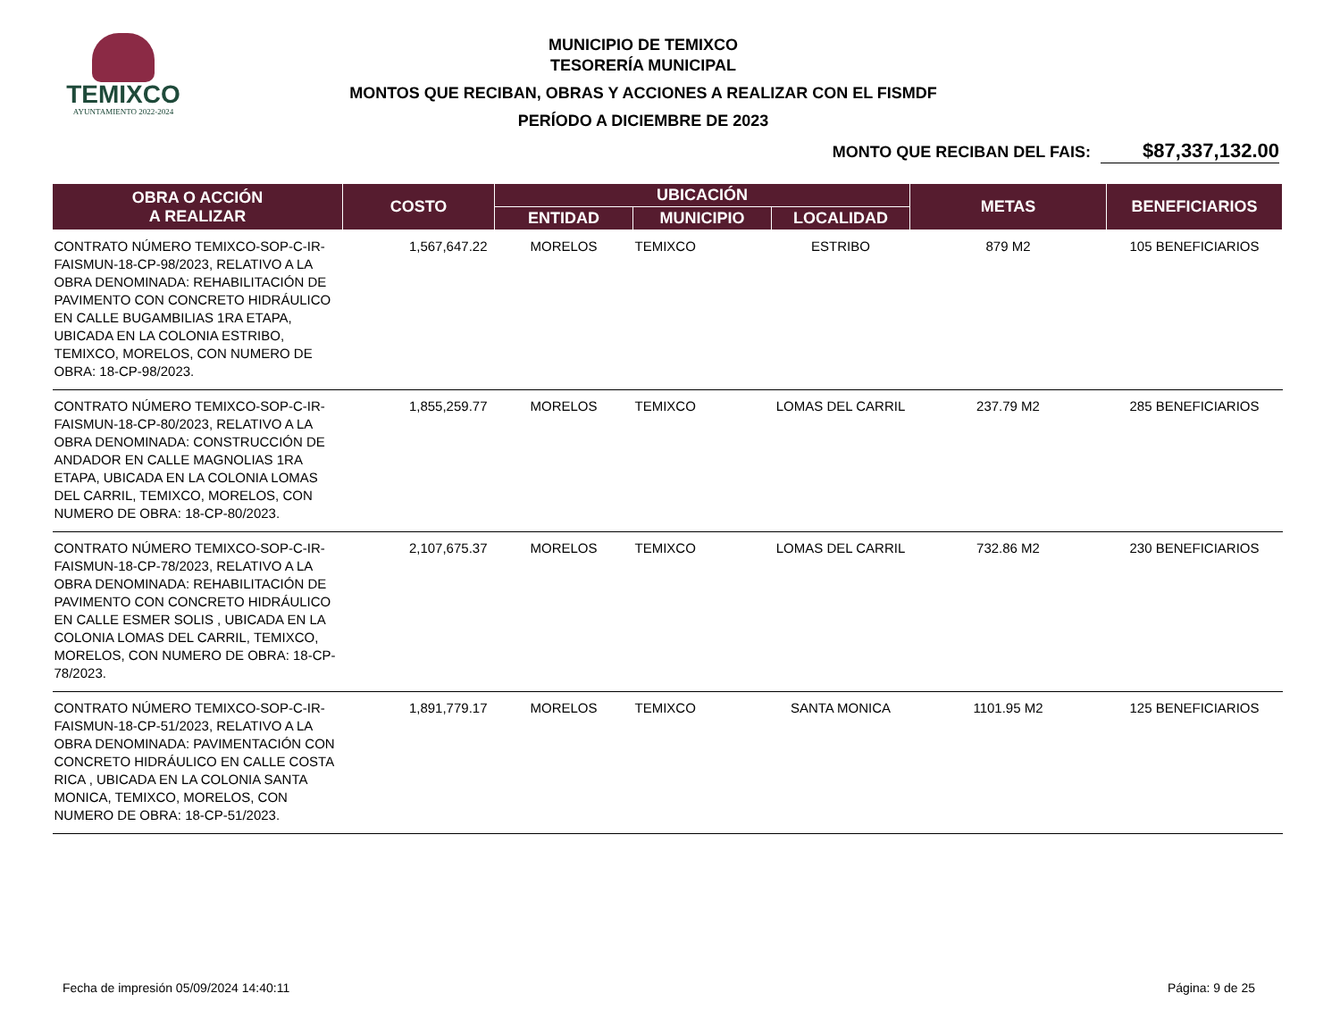TEMIXCO
AYUNTAMIENTO 2022-2024
MUNICIPIO DE TEMIXCO
TESORERÍA MUNICIPAL
MONTOS QUE RECIBAN, OBRAS Y ACCIONES A REALIZAR CON EL FISMDF
PERÍODO A DICIEMBRE DE 2023
MONTO QUE RECIBAN DEL FAIS: $87,337,132.00
| OBRA O ACCIÓN A REALIZAR | COSTO | UBICACIÓN | | | METAS | BENEFICIARIOS |
| --- | --- | --- | --- | --- | --- | --- |
| | | ENTIDAD | MUNICIPIO | LOCALIDAD | | |
| CONTRATO NÚMERO TEMIXCO-SOP-C-IR-FAISMUN-18-CP-98/2023, RELATIVO A LA OBRA DENOMINADA: REHABILITACIÓN DE PAVIMENTO CON CONCRETO HIDRÁULICO EN CALLE BUGAMBILIAS 1RA ETAPA, UBICADA EN LA COLONIA ESTRIBO, TEMIXCO, MORELOS, CON NUMERO DE OBRA: 18-CP-98/2023. | 1,567,647.22 | MORELOS | TEMIXCO | ESTRIBO | 879 M2 | 105 BENEFICIARIOS |
| CONTRATO NÚMERO TEMIXCO-SOP-C-IR-FAISMUN-18-CP-80/2023, RELATIVO A LA OBRA DENOMINADA: CONSTRUCCIÓN DE ANDADOR EN CALLE MAGNOLIAS 1RA ETAPA, UBICADA EN LA COLONIA LOMAS DEL CARRIL, TEMIXCO, MORELOS, CON NUMERO DE OBRA: 18-CP-80/2023. | 1,855,259.77 | MORELOS | TEMIXCO | LOMAS DEL CARRIL | 237.79 M2 | 285 BENEFICIARIOS |
| CONTRATO NÚMERO TEMIXCO-SOP-C-IR-FAISMUN-18-CP-78/2023, RELATIVO A LA OBRA DENOMINADA: REHABILITACIÓN DE PAVIMENTO CON CONCRETO HIDRÁULICO EN CALLE ESMER SOLIS , UBICADA EN LA COLONIA LOMAS DEL CARRIL, TEMIXCO, MORELOS, CON NUMERO DE OBRA: 18-CP-78/2023. | 2,107,675.37 | MORELOS | TEMIXCO | LOMAS DEL CARRIL | 732.86 M2 | 230 BENEFICIARIOS |
| CONTRATO NÚMERO TEMIXCO-SOP-C-IR-FAISMUN-18-CP-51/2023, RELATIVO A LA OBRA DENOMINADA: PAVIMENTACIÓN CON CONCRETO HIDRÁULICO EN CALLE COSTA RICA , UBICADA EN LA COLONIA SANTA MONICA, TEMIXCO, MORELOS, CON NUMERO DE OBRA: 18-CP-51/2023. | 1,891,779.17 | MORELOS | TEMIXCO | SANTA MONICA | 1101.95 M2 | 125 BENEFICIARIOS |
Fecha de impresión 05/09/2024 14:40:11 Página: 9 de 25